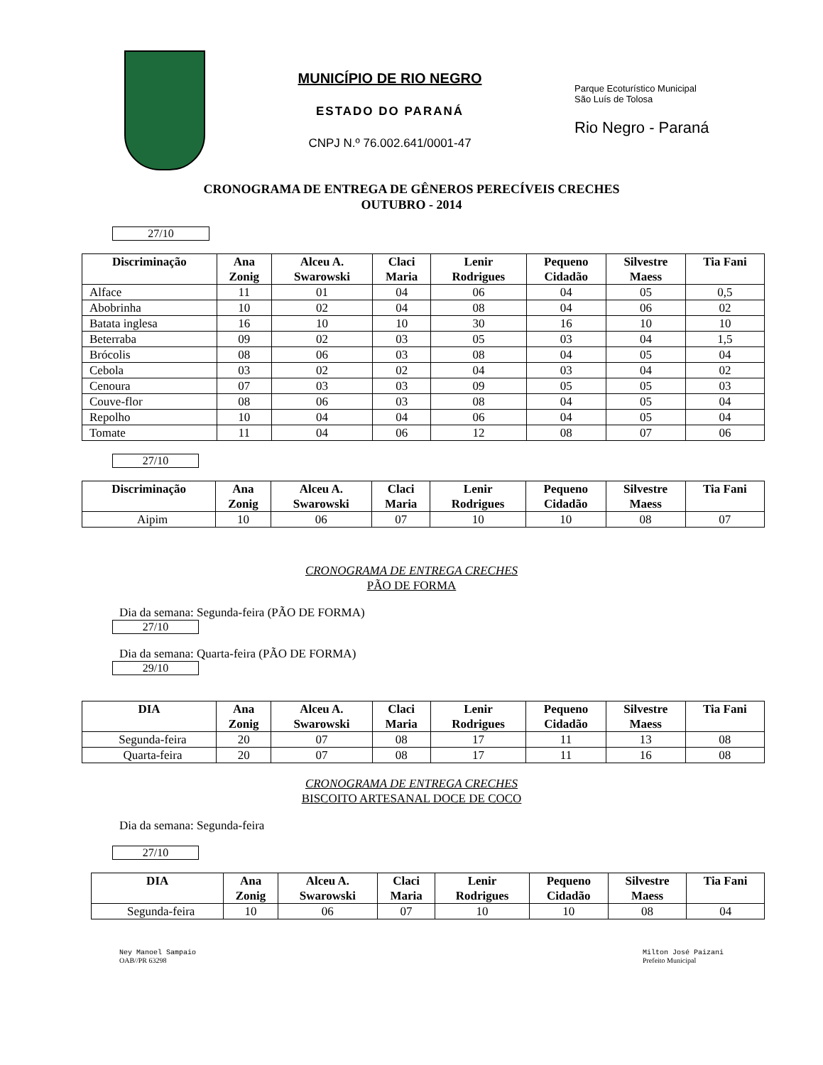MUNICÍPIO DE RIO NEGRO
ESTADO DO PARANÁ
CNPJ N.º 76.002.641/0001-47
Parque Ecoturístico Municipal
São Luís de Tolosa
Rio Negro - Paraná
CRONOGRAMA DE ENTREGA DE GÊNEROS PERECÍVEIS CRECHES
OUTUBRO - 2014
27/10
| Discriminação | Ana Zonig | Alceu A. Swarowski | Claci Maria | Lenir Rodrigues | Pequeno Cidadão | Silvestre Maess | Tia Fani |
| --- | --- | --- | --- | --- | --- | --- | --- |
| Alface | 11 | 01 | 04 | 06 | 04 | 05 | 0,5 |
| Abobrinha | 10 | 02 | 04 | 08 | 04 | 06 | 02 |
| Batata inglesa | 16 | 10 | 10 | 30 | 16 | 10 | 10 |
| Beterraba | 09 | 02 | 03 | 05 | 03 | 04 | 1,5 |
| Brócolis | 08 | 06 | 03 | 08 | 04 | 05 | 04 |
| Cebola | 03 | 02 | 02 | 04 | 03 | 04 | 02 |
| Cenoura | 07 | 03 | 03 | 09 | 05 | 05 | 03 |
| Couve-flor | 08 | 06 | 03 | 08 | 04 | 05 | 04 |
| Repolho | 10 | 04 | 04 | 06 | 04 | 05 | 04 |
| Tomate | 11 | 04 | 06 | 12 | 08 | 07 | 06 |
27/10
| Discriminação | Ana Zonig | Alceu A. Swarowski | Claci Maria | Lenir Rodrigues | Pequeno Cidadão | Silvestre Maess | Tia Fani |
| --- | --- | --- | --- | --- | --- | --- | --- |
| Aipim | 10 | 06 | 07 | 10 | 10 | 08 | 07 |
CRONOGRAMA DE ENTREGA CRECHES
PÃO DE FORMA
Dia da semana: Segunda-feira (PÃO DE FORMA)
27/10
Dia da semana: Quarta-feira (PÃO DE FORMA)
29/10
| DIA | Ana Zonig | Alceu A. Swarowski | Claci Maria | Lenir Rodrigues | Pequeno Cidadão | Silvestre Maess | Tia Fani |
| --- | --- | --- | --- | --- | --- | --- | --- |
| Segunda-feira | 20 | 07 | 08 | 17 | 11 | 13 | 08 |
| Quarta-feira | 20 | 07 | 08 | 17 | 11 | 16 | 08 |
CRONOGRAMA DE ENTREGA CRECHES
BISCOITO ARTESANAL DOCE DE COCO
Dia da semana: Segunda-feira
27/10
| DIA | Ana Zonig | Alceu A. Swarowski | Claci Maria | Lenir Rodrigues | Pequeno Cidadão | Silvestre Maess | Tia Fani |
| --- | --- | --- | --- | --- | --- | --- | --- |
| Segunda-feira | 10 | 06 | 07 | 10 | 10 | 08 | 04 |
Ney Manoel Sampaio
OAB//PR 63298
Milton José Paizani
Prefeito Municipal